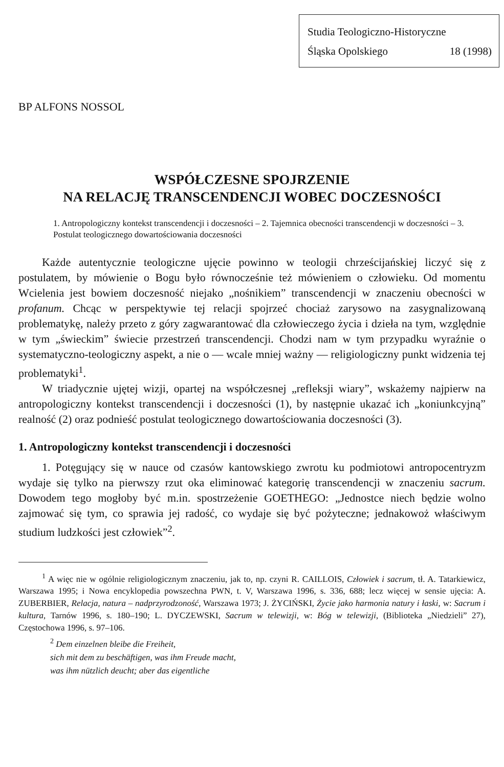Studia Teologiczno-Historyczne
Śląska Opolskiego 18 (1998)
BP ALFONS NOSSOL
WSPÓŁCZESNE SPOJRZENIE
NA RELACJĘ TRANSCENDENCJI WOBEC DOCZESNOŚCI
1. Antropologiczny kontekst transcendencji i doczesności – 2. Tajemnica obecności transcendencji w doczesności – 3. Postulat teologicznego dowartościowania doczesności
Każde autentycznie teologiczne ujęcie powinno w teologii chrześcijańskiej liczyć się z postulatem, by mówienie o Bogu było równocześnie też mówieniem o człowieku. Od momentu Wcielenia jest bowiem doczesność niejako „nośnikiem” transcendencji w znaczeniu obecności w profanum. Chcąc w perspektywie tej relacji spojrzeć chociaż zarysowo na zasygnalizowaną problematykę, należy przeto z góry zagwarantować dla człowieczego życia i dzieła na tym, względnie w tym „świeckim” świecie przestrzeń transcendencji. Chodzi nam w tym przypadku wyraźnie o systematyczno-teologiczny aspekt, a nie o — wcale mniej ważny — religiologiczny punkt widzenia tej problematyki<sup>1</sup>.
W triadycznie ujętej wizji, opartej na współczesnej „refleksji wiary”, wskażemy najpierw na antropologiczny kontekst transcendencji i doczesności (1), by następnie ukazać ich „koniunkcyjną” realność (2) oraz podnieść postulat teologicznego dowartościowania doczesności (3).
1. Antropologiczny kontekst transcendencji i doczesności
1. Potęgujący się w nauce od czasów kantowskiego zwrotu ku podmiotowi antropocentryzm wydaje się tylko na pierwszy rzut oka eliminować kategorię transcendencji w znaczeniu sacrum. Dowodem tego mogłoby być m.in. spostrzeżenie GOETHEGO: „Jednostce niech będzie wolno zajmować się tym, co sprawia jej radość, co wydaje się być pożyteczne; jednakowoż właściwym studium ludzkości jest człowiek”<sup>2</sup>.
<sup>1</sup> A więc nie w ogólnie religiologicznym znaczeniu, jak to, np. czyni R. CAILLOIS, Człowiek i sacrum, tł. A. Tatarkiewicz, Warszawa 1995; i Nowa encyklopedia powszechna PWN, t. V, Warszawa 1996, s. 336, 688; lecz więcej w sensie ujęcia: A. ZUBERBIER, Relacja, natura – nadprzyrodzoność, Warszawa 1973; J. ŻYCIŃSKI, Życie jako harmonia natury i łaski, w: Sacrum i kultura, Tarnów 1996, s. 180–190; L. DYCZEWSKI, Sacrum w telewizji, w: Bóg w telewizji, (Biblioteka „Niedzieli” 27), Częstochowa 1996, s. 97–106.
<sup>2</sup> Dem einzelnen bleibe die Freiheit,
sich mit dem zu beschäftigen, was ihm Freude macht,
was ihm nützlich deucht; aber das eigentliche